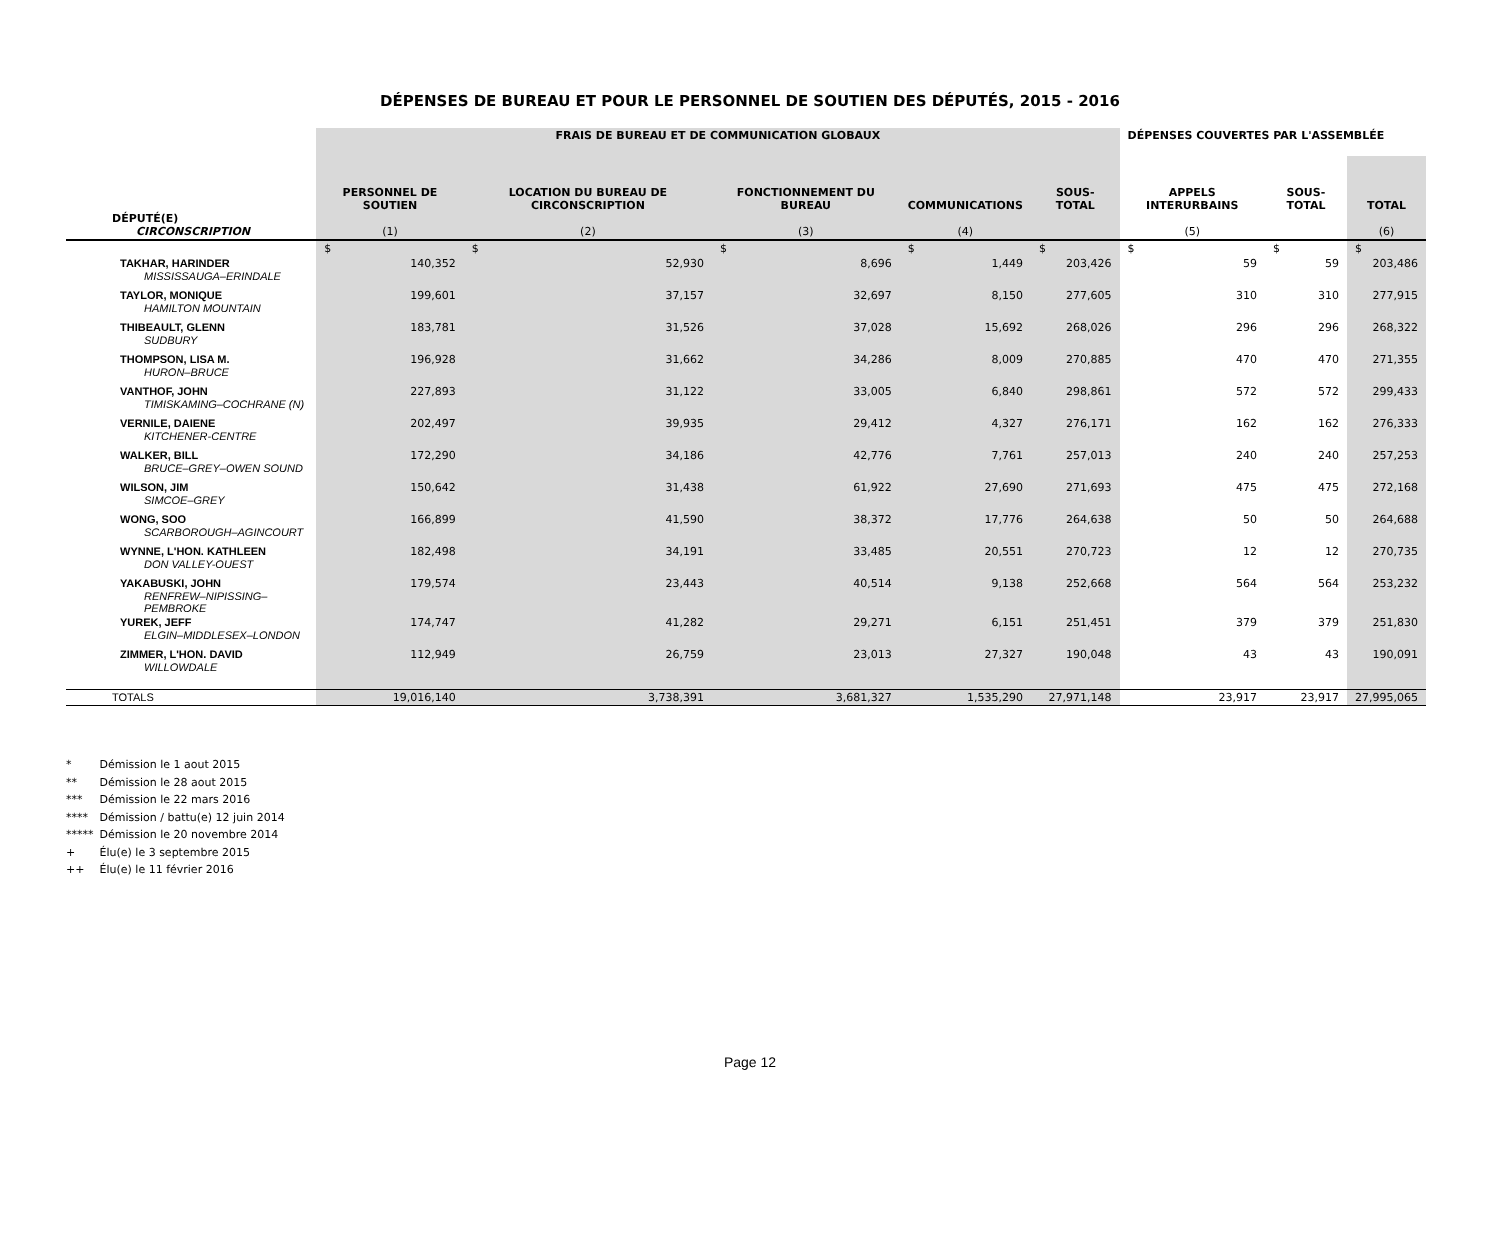DÉPENSES DE BUREAU ET POUR LE PERSONNEL DE SOUTIEN DES DÉPUTÉS, 2015 - 2016
| | FRAIS DE BUREAU ET DE COMMUNICATION GLOBAUX | | | | | DÉPENSES COUVERTES PAR L'ASSEMBLÉE | | |
| --- | --- | --- | --- | --- | --- | --- | --- | --- |
| DÉPUTÉ(E) CIRCONSCRIPTION | PERSONNEL DE SOUTIEN (1) | LOCATION DU BUREAU DE CIRCONSCRIPTION (2) | FONCTIONNEMENT DU BUREAU (3) | COMMUNICATIONS (4) | SOUS-TOTAL | APPELS INTERURBAINS (5) | SOUS-TOTAL | TOTAL (6) |
| | $ | $ | $ | $ | $ | $ | $ | $ |
| TAKHAR, HARINDER MISSISSAUGA–ERINDALE | 140,352 | 52,930 | 8,696 | 1,449 | 203,426 | 59 | 59 | 203,486 |
| TAYLOR, MONIQUE HAMILTON MOUNTAIN | 199,601 | 37,157 | 32,697 | 8,150 | 277,605 | 310 | 310 | 277,915 |
| THIBEAULT, GLENN SUDBURY | 183,781 | 31,526 | 37,028 | 15,692 | 268,026 | 296 | 296 | 268,322 |
| THOMPSON, LISA M. HURON–BRUCE | 196,928 | 31,662 | 34,286 | 8,009 | 270,885 | 470 | 470 | 271,355 |
| VANTHOF, JOHN TIMISKAMING–COCHRANE (N) | 227,893 | 31,122 | 33,005 | 6,840 | 298,861 | 572 | 572 | 299,433 |
| VERNILE, DAIENE KITCHENER-CENTRE | 202,497 | 39,935 | 29,412 | 4,327 | 276,171 | 162 | 162 | 276,333 |
| WALKER, BILL BRUCE–GREY–OWEN SOUND | 172,290 | 34,186 | 42,776 | 7,761 | 257,013 | 240 | 240 | 257,253 |
| WILSON, JIM SIMCOE–GREY | 150,642 | 31,438 | 61,922 | 27,690 | 271,693 | 475 | 475 | 272,168 |
| WONG, SOO SCARBOROUGH–AGINCOURT | 166,899 | 41,590 | 38,372 | 17,776 | 264,638 | 50 | 50 | 264,688 |
| WYNNE, L'HON. KATHLEEN DON VALLEY-OUEST | 182,498 | 34,191 | 33,485 | 20,551 | 270,723 | 12 | 12 | 270,735 |
| YAKABUSKI, JOHN RENFREW–NIPISSING–PEMBROKE | 179,574 | 23,443 | 40,514 | 9,138 | 252,668 | 564 | 564 | 253,232 |
| YUREK, JEFF ELGIN–MIDDLESEX–LONDON | 174,747 | 41,282 | 29,271 | 6,151 | 251,451 | 379 | 379 | 251,830 |
| ZIMMER, L'HON. DAVID WILLOWDALE | 112,949 | 26,759 | 23,013 | 27,327 | 190,048 | 43 | 43 | 190,091 |
| TOTALS | 19,016,140 | 3,738,391 | 3,681,327 | 1,535,290 | 27,971,148 | 23,917 | 23,917 | 27,995,065 |
* Démission le 1 aout 2015
** Démission le 28 aout 2015
*** Démission le 22 mars 2016
**** Démission / battu(e) 12 juin 2014
***** Démission le 20 novembre 2014
+ Élu(e) le 3 septembre 2015
++ Élu(e) le 11 février 2016
Page 12